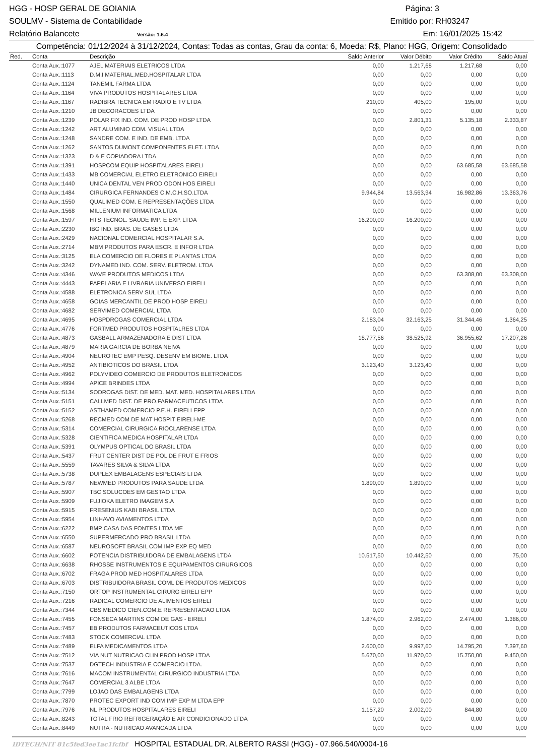HGG - HOSP GERAL DE GOIANIA Página: 3
SOULMV - Sistema de Contabilidade Emitido por: RH03247
Relatório Balancete Versão: 1.6.4 Em: 16/01/2025 15:42
Competência: 01/12/2024 à 31/12/2024, Contas: Todas as contas, Grau da conta: 6, Moeda: R$, Plano: HGG, Origem: Consolidado
| Red. | Conta | Descrição | Saldo Anterior | Valor Débito | Valor Crédito | Saldo Atual |
| --- | --- | --- | --- | --- | --- | --- |
| | Conta Aux.:1077 | AJEL MATERIAIS ELETRICOS LTDA | 0,00 | 1.217,68 | 1.217,68 | 0,00 |
| | Conta Aux.:1113 | D.M.I MATERIAL.MED.HOSPITALAR LTDA | 0,00 | 0,00 | 0,00 | 0,00 |
| | Conta Aux.:1124 | TANEMIL FARMA LTDA | 0,00 | 0,00 | 0,00 | 0,00 |
| | Conta Aux.:1164 | VIVA PRODUTOS HOSPITALARES LTDA | 0,00 | 0,00 | 0,00 | 0,00 |
| | Conta Aux.:1167 | RADIBRA TECNICA EM RADIO E TV LTDA | 210,00 | 405,00 | 195,00 | 0,00 |
| | Conta Aux.:1210 | JB DECORACOES LTDA | 0,00 | 0,00 | 0,00 | 0,00 |
| | Conta Aux.:1239 | POLAR FIX IND. COM. DE PROD HOSP LTDA | 0,00 | 2.801,31 | 5.135,18 | 2.333,87 |
| | Conta Aux.:1242 | ART ALUMINIO COM. VISUAL LTDA | 0,00 | 0,00 | 0,00 | 0,00 |
| | Conta Aux.:1248 | SANDRE COM. E IND. DE EMB. LTDA | 0,00 | 0,00 | 0,00 | 0,00 |
| | Conta Aux.:1262 | SANTOS DUMONT COMPONENTES ELET. LTDA | 0,00 | 0,00 | 0,00 | 0,00 |
| | Conta Aux.:1323 | D & E COPIADORA LTDA | 0,00 | 0,00 | 0,00 | 0,00 |
| | Conta Aux.:1391 | HOSPCOM EQUIP HOSPITALARES EIRELI | 0,00 | 0,00 | 63.685,58 | 63.685,58 |
| | Conta Aux.:1433 | MB COMERCIAL ELETRO ELETRONICO EIRELI | 0,00 | 0,00 | 0,00 | 0,00 |
| | Conta Aux.:1440 | UNICA DENTAL VEN PROD ODON HOS EIRELI | 0,00 | 0,00 | 0,00 | 0,00 |
| | Conta Aux.:1484 | CIRURGICA FERNANDES C.M.C.H.SO.LTDA | 9.944,84 | 13.563,94 | 16.982,86 | 13.363,76 |
| | Conta Aux.:1550 | QUALIMED COM. E REPRESENTAÇÕES LTDA | 0,00 | 0,00 | 0,00 | 0,00 |
| | Conta Aux.:1568 | MILLENIUM INFORMATICA LTDA | 0,00 | 0,00 | 0,00 | 0,00 |
| | Conta Aux.:1597 | HTS TECNOL. SAUDE IMP. E EXP. LTDA | 16.200,00 | 16.200,00 | 0,00 | 0,00 |
| | Conta Aux.:2230 | IBG IND. BRAS. DE GASES LTDA | 0,00 | 0,00 | 0,00 | 0,00 |
| | Conta Aux.:2429 | NACIONAL COMERCIAL HOSPITALAR S.A. | 0,00 | 0,00 | 0,00 | 0,00 |
| | Conta Aux.:2714 | MBM PRODUTOS PARA ESCR. E INFOR LTDA | 0,00 | 0,00 | 0,00 | 0,00 |
| | Conta Aux.:3125 | ELA COMERCIO DE FLORES E PLANTAS LTDA | 0,00 | 0,00 | 0,00 | 0,00 |
| | Conta Aux.:3242 | DYNAMED IND. COM. SERV. ELETROM. LTDA | 0,00 | 0,00 | 0,00 | 0,00 |
| | Conta Aux.:4346 | WAVE PRODUTOS MEDICOS LTDA | 0,00 | 0,00 | 63.308,00 | 63.308,00 |
| | Conta Aux.:4443 | PAPELARIA E LIVRARIA UNIVERSO EIRELI | 0,00 | 0,00 | 0,00 | 0,00 |
| | Conta Aux.:4588 | ELETRONICA SERV SUL LTDA | 0,00 | 0,00 | 0,00 | 0,00 |
| | Conta Aux.:4658 | GOIAS MERCANTIL DE PROD HOSP EIRELI | 0,00 | 0,00 | 0,00 | 0,00 |
| | Conta Aux.:4682 | SERVIMED COMERCIAL LTDA | 0,00 | 0,00 | 0,00 | 0,00 |
| | Conta Aux.:4695 | HOSPDROGAS COMERCIAL LTDA | 2.183,04 | 32.163,25 | 31.344,46 | 1.364,25 |
| | Conta Aux.:4776 | FORTMED PRODUTOS HOSPITALRES LTDA | 0,00 | 0,00 | 0,00 | 0,00 |
| | Conta Aux.:4873 | GASBALL ARMAZENADORA E DIST LTDA | 18.777,56 | 38.525,92 | 36.955,62 | 17.207,26 |
| | Conta Aux.:4879 | MARIA GARCIA DE BORBA NEIVA | 0,00 | 0,00 | 0,00 | 0,00 |
| | Conta Aux.:4904 | NEUROTEC EMP PESQ. DESENV EM BIOME. LTDA | 0,00 | 0,00 | 0,00 | 0,00 |
| | Conta Aux.:4952 | ANTIBIOTICOS DO BRASIL LTDA | 3.123,40 | 3.123,40 | 0,00 | 0,00 |
| | Conta Aux.:4962 | POLYVIDEO COMERCIO DE PRODUTOS ELETRONICOS | 0,00 | 0,00 | 0,00 | 0,00 |
| | Conta Aux.:4994 | APICE BRINDES LTDA | 0,00 | 0,00 | 0,00 | 0,00 |
| | Conta Aux.:5134 | SODROGAS DIST. DE MED. MAT. MED. HOSPITALARES LTDA | 0,00 | 0,00 | 0,00 | 0,00 |
| | Conta Aux.:5151 | CALLMED DIST. DE PRO.FARMACEUTICOS LTDA | 0,00 | 0,00 | 0,00 | 0,00 |
| | Conta Aux.:5152 | ASTHAMED COMERCIO P.E.H. EIRELI EPP | 0,00 | 0,00 | 0,00 | 0,00 |
| | Conta Aux.:5268 | RECMED COM DE MAT HOSPIT EIRELI-ME | 0,00 | 0,00 | 0,00 | 0,00 |
| | Conta Aux.:5314 | COMERCIAL CIRURGICA RIOCLARENSE LTDA | 0,00 | 0,00 | 0,00 | 0,00 |
| | Conta Aux.:5328 | CIENTIFICA MEDICA HOSPITALAR LTDA | 0,00 | 0,00 | 0,00 | 0,00 |
| | Conta Aux.:5391 | OLYMPUS OPTICAL DO BRASIL LTDA | 0,00 | 0,00 | 0,00 | 0,00 |
| | Conta Aux.:5437 | FRUT CENTER DIST DE POL DE FRUT E FRIOS | 0,00 | 0,00 | 0,00 | 0,00 |
| | Conta Aux.:5559 | TAVARES SILVA & SILVA LTDA | 0,00 | 0,00 | 0,00 | 0,00 |
| | Conta Aux.:5738 | DUPLEX EMBALAGENS ESPECIAIS LTDA | 0,00 | 0,00 | 0,00 | 0,00 |
| | Conta Aux.:5787 | NEWMED PRODUTOS PARA SAUDE LTDA | 1.890,00 | 1.890,00 | 0,00 | 0,00 |
| | Conta Aux.:5907 | TBC SOLUCOES EM GESTAO LTDA | 0,00 | 0,00 | 0,00 | 0,00 |
| | Conta Aux.:5909 | FUJIOKA ELETRO IMAGEM S.A | 0,00 | 0,00 | 0,00 | 0,00 |
| | Conta Aux.:5915 | FRESENIUS KABI BRASIL LTDA | 0,00 | 0,00 | 0,00 | 0,00 |
| | Conta Aux.:5954 | LINHAVO AVIAMENTOS LTDA | 0,00 | 0,00 | 0,00 | 0,00 |
| | Conta Aux.:6222 | BMP CASA DAS FONTES LTDA ME | 0,00 | 0,00 | 0,00 | 0,00 |
| | Conta Aux.:6550 | SUPERMERCADO PRO BRASIL LTDA | 0,00 | 0,00 | 0,00 | 0,00 |
| | Conta Aux.:6587 | NEUROSOFT BRASIL COM IMP EXP EQ MED | 0,00 | 0,00 | 0,00 | 0,00 |
| | Conta Aux.:6602 | POTENCIA DISTRIBUIDORA DE EMBALAGENS LTDA | 10.517,50 | 10.442,50 | 0,00 | 75,00 |
| | Conta Aux.:6638 | RHOSSE INSTRUMENTOS E EQUIPAMENTOS CIRURGICOS | 0,00 | 0,00 | 0,00 | 0,00 |
| | Conta Aux.:6702 | FRAGA PROD MED HOSPITALARES LTDA | 0,00 | 0,00 | 0,00 | 0,00 |
| | Conta Aux.:6703 | DISTRIBUIDORA BRASIL COML DE PRODUTOS MEDICOS | 0,00 | 0,00 | 0,00 | 0,00 |
| | Conta Aux.:7150 | ORTOP INSTRUMENTAL CIRURG EIRELI EPP | 0,00 | 0,00 | 0,00 | 0,00 |
| | Conta Aux.:7216 | RADICAL COMERCIO DE ALIMENTOS EIRELI | 0,00 | 0,00 | 0,00 | 0,00 |
| | Conta Aux.:7344 | CBS MEDICO CIEN.COM.E REPRESENTACAO LTDA | 0,00 | 0,00 | 0,00 | 0,00 |
| | Conta Aux.:7455 | FONSECA MARTINS COM DE GAS - EIRELI | 1.874,00 | 2.962,00 | 2.474,00 | 1.386,00 |
| | Conta Aux.:7457 | EB PRODUTOS FARMACEUTICOS LTDA | 0,00 | 0,00 | 0,00 | 0,00 |
| | Conta Aux.:7483 | STOCK COMERCIAL LTDA | 0,00 | 0,00 | 0,00 | 0,00 |
| | Conta Aux.:7489 | ELFA MEDICAMENTOS LTDA | 2.600,00 | 9.997,60 | 14.795,20 | 7.397,60 |
| | Conta Aux.:7512 | VIA NUT NUTRICAO CLIN PROD HOSP LTDA | 5.670,00 | 11.970,00 | 15.750,00 | 9.450,00 |
| | Conta Aux.:7537 | DGTECH INDUSTRIA E COMERCIO LTDA. | 0,00 | 0,00 | 0,00 | 0,00 |
| | Conta Aux.:7616 | MACOM INSTRUMENTAL CIRURGICO INDUSTRIA LTDA | 0,00 | 0,00 | 0,00 | 0,00 |
| | Conta Aux.:7647 | COMERCIAL 3 ALBE LTDA | 0,00 | 0,00 | 0,00 | 0,00 |
| | Conta Aux.:7799 | LOJAO DAS EMBALAGENS LTDA | 0,00 | 0,00 | 0,00 | 0,00 |
| | Conta Aux.:7870 | PROTEC EXPORT IND COM IMP EXP M LTDA EPP | 0,00 | 0,00 | 0,00 | 0,00 |
| | Conta Aux.:7976 | NL PRODUTOS HOSPITALARES EIRELI | 1.157,20 | 2.002,00 | 844,80 | 0,00 |
| | Conta Aux.:8243 | TOTAL FRIO REFRIGERAÇÃO E AR CONDICIONADO LTDA | 0,00 | 0,00 | 0,00 | 0,00 |
| | Conta Aux.:8449 | NUTRA - NUTRICAO AVANCADA LTDA | 0,00 | 0,00 | 0,00 | 0,00 |
IDTECH/NIT 81c5fed3ee1ac1fcfbf HOSPITAL ESTADUAL DR. ALBERTO RASSI (HGG) - 07.966.540/0004-16